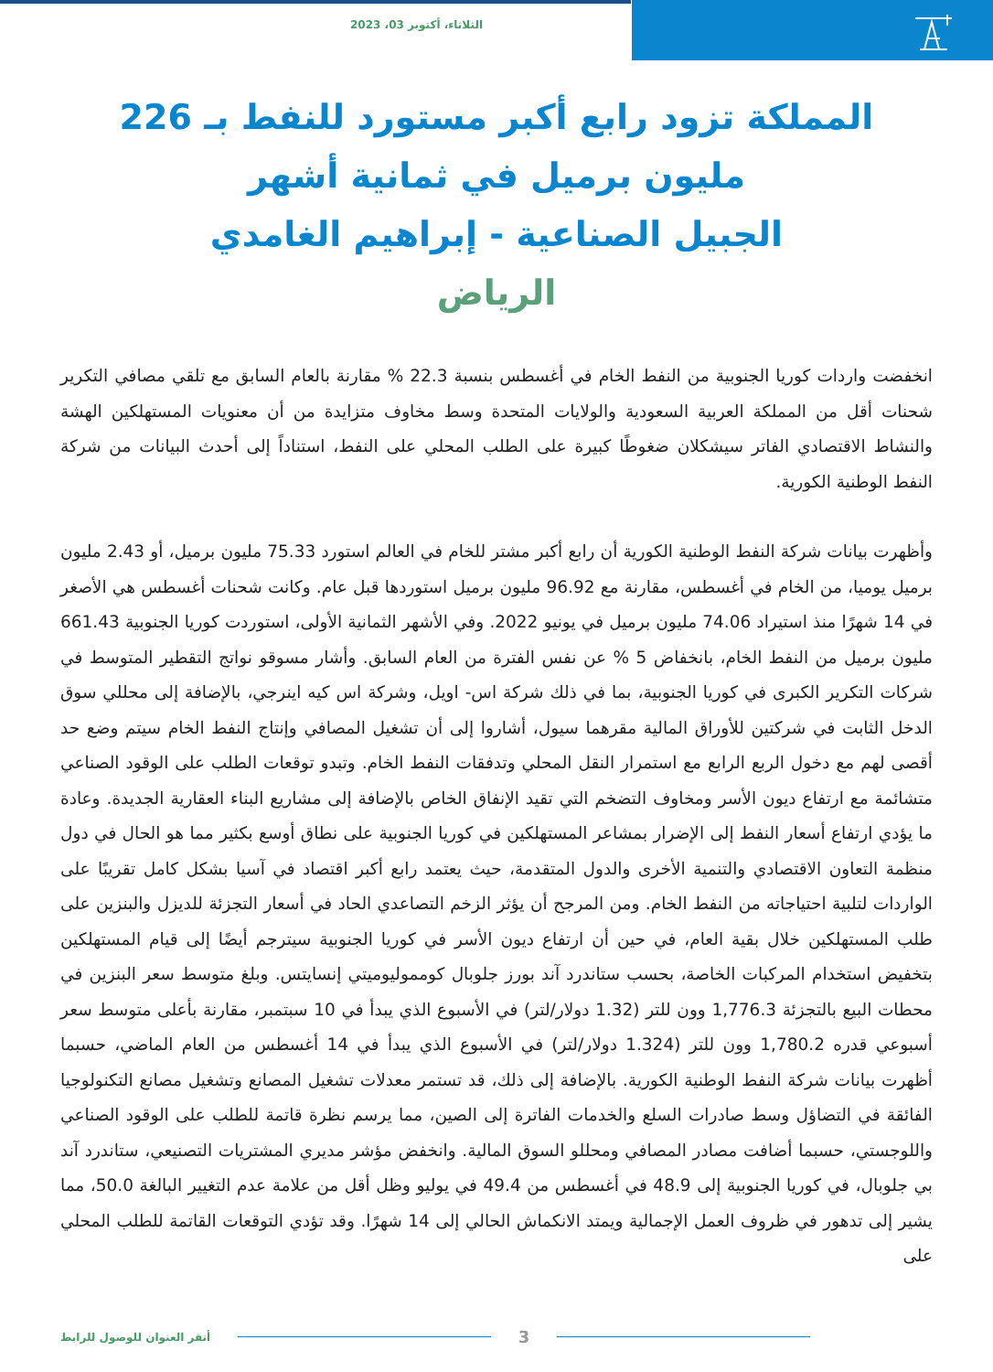الثلاثاء، أكتوبر 03، 2023
المملكة تزود رابع أكبر مستورد للنفط بـ 226 مليون برميل في ثمانية أشهر
الجبيل الصناعية - إبراهيم الغامدي
الرياض
انخفضت واردات كوريا الجنوبية من النفط الخام في أغسطس بنسبة 22.3 % مقارنة بالعام السابق مع تلقي مصافي التكرير شحنات أقل من المملكة العربية السعودية والولايات المتحدة وسط مخاوف متزايدة من أن معنويات المستهلكين الهشة والنشاط الاقتصادي الفاتر سيشكلان ضغوطًا كبيرة على الطلب المحلي على النفط، استناداً إلى أحدث البيانات من شركة النفط الوطنية الكورية.
وأظهرت بيانات شركة النفط الوطنية الكورية أن رابع أكبر مشتر للخام في العالم استورد 75.33 مليون برميل، أو 2.43 مليون برميل يوميا، من الخام في أغسطس، مقارنة مع 96.92 مليون برميل استوردها قبل عام. وكانت شحنات أغسطس هي الأصغر في 14 شهرًا منذ استيراد 74.06 مليون برميل في يونيو 2022. وفي الأشهر الثمانية الأولى، استوردت كوريا الجنوبية 661.43 مليون برميل من النفط الخام، بانخفاض 5 % عن نفس الفترة من العام السابق. وأشار مسوقو نواتج التقطير المتوسط في شركات التكرير الكبرى في كوريا الجنوبية، بما في ذلك شركة اس- اويل، وشركة اس كيه اينرجي، بالإضافة إلى محللي سوق الدخل الثابت في شركتين للأوراق المالية مقرهما سيول، أشاروا إلى أن تشغيل المصافي وإنتاج النفط الخام سيتم وضع حد أقصى لهم مع دخول الربع الرابع مع استمرار النقل المحلي وتدفقات النفط الخام. وتبدو توقعات الطلب على الوقود الصناعي متشائمة مع ارتفاع ديون الأسر ومخاوف التضخم التي تقيد الإنفاق الخاص بالإضافة إلى مشاريع البناء العقارية الجديدة. وعادة ما يؤدي ارتفاع أسعار النفط إلى الإضرار بمشاعر المستهلكين في كوريا الجنوبية على نطاق أوسع بكثير مما هو الحال في دول منظمة التعاون الاقتصادي والتنمية الأخرى والدول المتقدمة، حيث يعتمد رابع أكبر اقتصاد في آسيا بشكل كامل تقريبًا على الواردات لتلبية احتياجاته من النفط الخام. ومن المرجح أن يؤثر الزخم التصاعدي الحاد في أسعار التجزئة للديزل والبنزين على طلب المستهلكين خلال بقية العام، في حين أن ارتفاع ديون الأسر في كوريا الجنوبية سيترجم أيضًا إلى قيام المستهلكين بتخفيض استخدام المركبات الخاصة، بحسب ستاندرد آند بورز جلوبال كومموليوميتي إنسايتس. وبلغ متوسط سعر البنزين في محطات البيع بالتجزئة 1,776.3 وون للتر (1.32 دولار/لتر) في الأسبوع الذي يبدأ في 10 سبتمبر، مقارنة بأعلى متوسط سعر أسبوعي قدره 1,780.2 وون للتر (1.324 دولار/لتر) في الأسبوع الذي يبدأ في 14 أغسطس من العام الماضي، حسبما أظهرت بيانات شركة النفط الوطنية الكورية. بالإضافة إلى ذلك، قد تستمر معدلات تشغيل المصانع وتشغيل مصانع التكنولوجيا الفائقة في التضاؤل وسط صادرات السلع والخدمات الفاترة إلى الصين، مما يرسم نظرة قاتمة للطلب على الوقود الصناعي واللوجستي، حسبما أضافت مصادر المصافي ومحللو السوق المالية. وانخفض مؤشر مديري المشتريات التصنيعي، ستاندرد آند بي جلوبال، في كوريا الجنوبية إلى 48.9 في أغسطس من 49.4 في يوليو وظل أقل من علامة عدم التغيير البالغة 50.0، مما يشير إلى تدهور في ظروف العمل الإجمالية ويمتد الانكماش الحالي إلى 14 شهرًا. وقد تؤدي التوقعات القاتمة للطلب المحلي على
أنقر العنوان للوصول للرابط 3